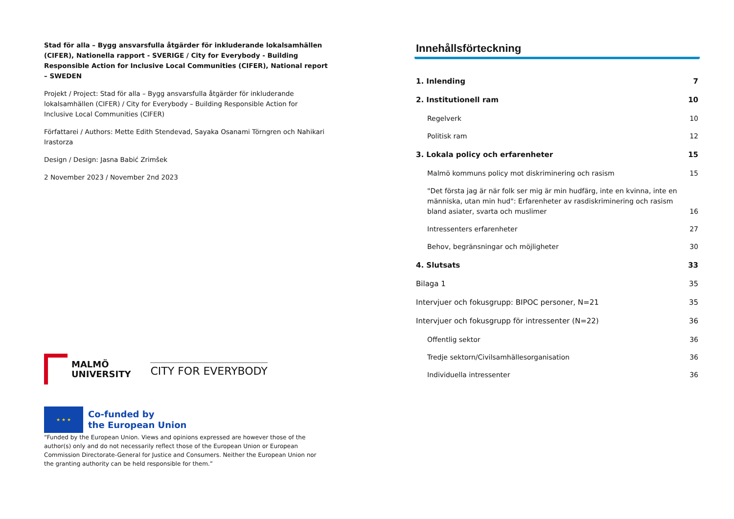Stad för alla – Bygg ansvarsfulla åtgärder för inkluderande lokalsamhällen (CIFER), Nationella rapport - SVERIGE / City for Everybody - Building Responsible Action for Inclusive Local Communities (CIFER), National report – SWEDEN
Projekt / Project: Stad för alla – Bygg ansvarsfulla åtgärder för inkluderande lokalsamhällen (CIFER) / City for Everybody – Building Responsible Action for Inclusive Local Communities (CIFER)
Författarei / Authors: Mette Edith Stendevad, Sayaka Osanami Törngren och Nahikari Irastorza
Design / Design: Jasna Babić Zrimšek
2 November 2023 / November 2nd 2023
MALMÖ
UNIVERSITY
CITY FOR EVERYBODY
★ ★ ★
Co-funded by
the European Union
“Funded by the European Union. Views and opinions expressed are however those of the author(s) only and do not necessarily reflect those of the European Union or European Commission Directorate-General for Justice and Consumers. Neither the European Union nor the granting authority can be held responsible for them.”
Innehållsförteckning
1. Inlending 7
2. Institutionell ram 10
Regelverk 10
Politisk ram 12
3. Lokala policy och erfarenheter 15
Malmö kommuns policy mot diskriminering och rasism 15
"Det första jag är när folk ser mig är min hudfärg, inte en kvinna, inte en människa, utan min hud": Erfarenheter av rasdiskriminering och rasism bland asiater, svarta och muslimer 16
Intressenters erfarenheter 27
Behov, begränsningar och möjligheter 30
4. Slutsats 33
Bilaga 1 35
Intervjuer och fokusgrupp: BIPOC personer, N=21 35
Intervjuer och fokusgrupp för intressenter (N=22) 36
Offentlig sektor 36
Tredje sektorn/Civilsamhällesorganisation 36
Individuella intressenter 36